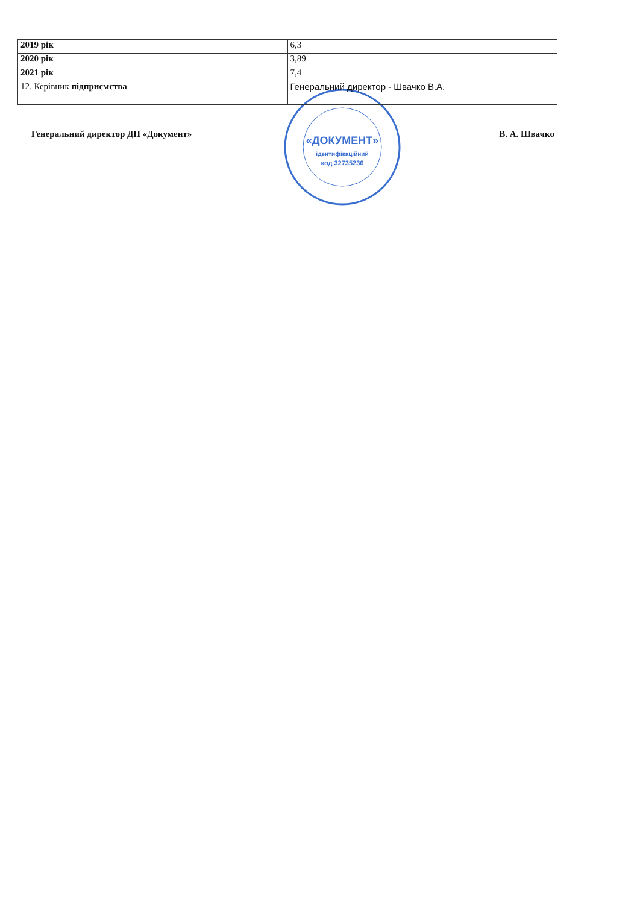| 2019 рік | 6,3 |
| 2020 рік | 3,89 |
| 2021 рік | 7,4 |
| 12. Керівник підприємства | Генеральний директор - Швачко В.А. |
Генеральний директор ДП «Документ»
«ДОКУМЕНТ»
ідентифікаційний
код 32735236
В. А. Швачко